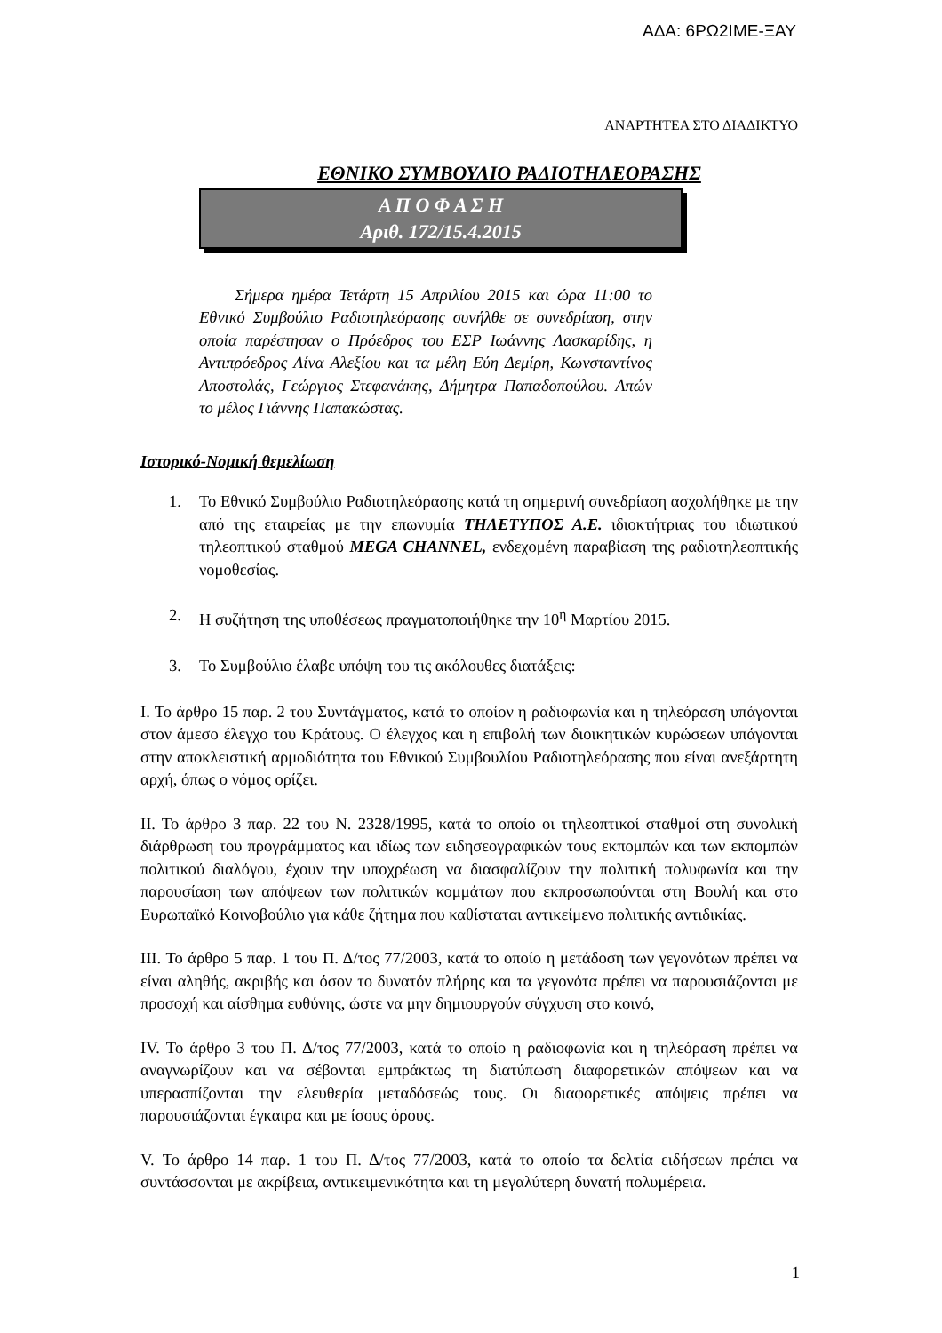ΑΔΑ: 6ΡΩ2ΙΜΕ-ΞΑΥ
ΑΝΑΡΤΗΤΕΑ ΣΤΟ ΔΙΑΔΙΚΤΥΟ
ΕΘΝΙΚΟ ΣΥΜΒΟΥΛΙΟ ΡΑΔΙΟΤΗΛΕΟΡΑΣΗΣ
Α Π Ο Φ Α Σ Η
Αριθ. 172/15.4.2015
Σήμερα ημέρα Τετάρτη 15 Απριλίου 2015 και ώρα 11:00 το Εθνικό Συμβούλιο Ραδιοτηλεόρασης συνήλθε σε συνεδρίαση, στην οποία παρέστησαν ο Πρόεδρος του ΕΣΡ Ιωάννης Λασκαρίδης, η Αντιπρόεδρος Λίνα Αλεξίου και τα μέλη Εύη Δεμίρη, Κωνσταντίνος Αποστολάς, Γεώργιος Στεφανάκης, Δήμητρα Παπαδοπούλου. Απών το μέλος Γιάννης Παπακώστας.
Ιστορικό-Νομική θεμελίωση
1. Το Εθνικό Συμβούλιο Ραδιοτηλεόρασης κατά τη σημερινή συνεδρίαση ασχολήθηκε με την από της εταιρείας με την επωνυμία ΤΗΛΕΤΥΠΟΣ Α.Ε. ιδιοκτήτριας του ιδιωτικού τηλεοπτικού σταθμού MEGA CHANNEL, ενδεχομένη παραβίαση της ραδιοτηλεοπτικής νομοθεσίας.
2. Η συζήτηση της υποθέσεως πραγματοποιήθηκε την 10<sup>η</sup> Μαρτίου 2015.
3. Το Συμβούλιο έλαβε υπόψη του τις ακόλουθες διατάξεις:
Ι. Το άρθρο 15 παρ. 2 του Συντάγματος, κατά το οποίον η ραδιοφωνία και η τηλεόραση υπάγονται στον άμεσο έλεγχο του Κράτους. Ο έλεγχος και η επιβολή των διοικητικών κυρώσεων υπάγονται στην αποκλειστική αρμοδιότητα του Εθνικού Συμβουλίου Ραδιοτηλεόρασης που είναι ανεξάρτητη αρχή, όπως ο νόμος ορίζει.
ΙΙ. Το άρθρο 3 παρ. 22 του Ν. 2328/1995, κατά το οποίο οι τηλεοπτικοί σταθμοί στη συνολική διάρθρωση του προγράμματος και ιδίως των ειδησεογραφικών τους εκπομπών και των εκπομπών πολιτικού διαλόγου, έχουν την υποχρέωση να διασφαλίζουν την πολιτική πολυφωνία και την παρουσίαση των απόψεων των πολιτικών κομμάτων που εκπροσωπούνται στη Βουλή και στο Ευρωπαϊκό Κοινοβούλιο για κάθε ζήτημα που καθίσταται αντικείμενο πολιτικής αντιδικίας.
ΙΙΙ. Το άρθρο 5 παρ. 1 του Π. Δ/τος 77/2003, κατά το οποίο η μετάδοση των γεγονότων πρέπει να είναι αληθής, ακριβής και όσον το δυνατόν πλήρης και τα γεγονότα πρέπει να παρουσιάζονται με προσοχή και αίσθημα ευθύνης, ώστε να μην δημιουργούν σύγχυση στο κοινό,
IV. Το άρθρο 3 του Π. Δ/τος 77/2003, κατά το οποίο η ραδιοφωνία και η τηλεόραση πρέπει να αναγνωρίζουν και να σέβονται εμπράκτως τη διατύπωση διαφορετικών απόψεων και να υπερασπίζονται την ελευθερία μεταδόσεώς τους. Οι διαφορετικές απόψεις πρέπει να παρουσιάζονται έγκαιρα και με ίσους όρους.
V. Το άρθρο 14 παρ. 1 του Π. Δ/τος 77/2003, κατά το οποίο τα δελτία ειδήσεων πρέπει να συντάσσονται με ακρίβεια, αντικειμενικότητα και τη μεγαλύτερη δυνατή πολυμέρεια.
1